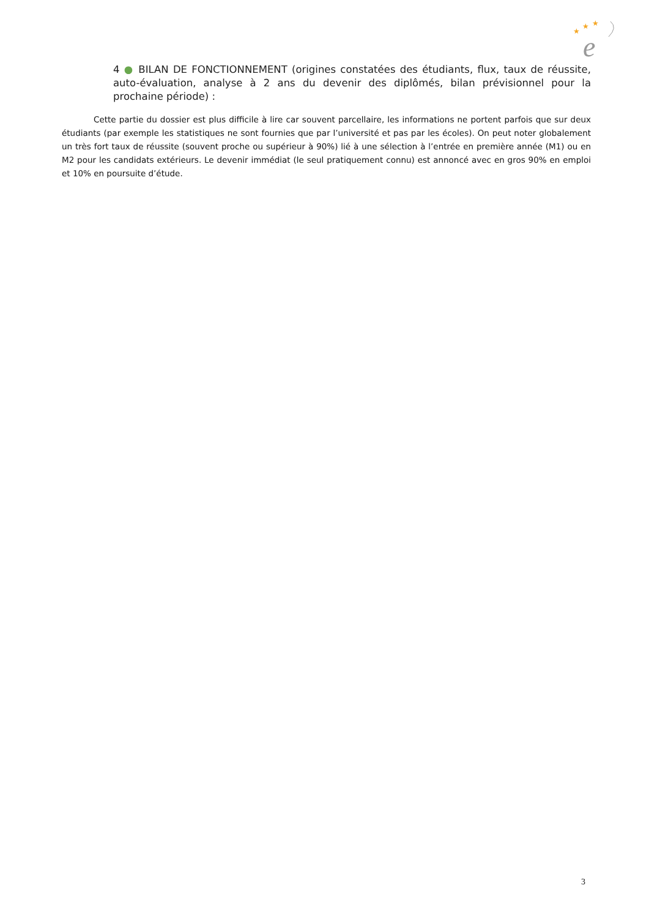★
★
★
e
4 ● BILAN DE FONCTIONNEMENT (origines constatées des étudiants, flux, taux de réussite, auto-évaluation, analyse à 2 ans du devenir des diplômés, bilan prévisionnel pour la prochaine période) :
Cette partie du dossier est plus difficile à lire car souvent parcellaire, les informations ne portent parfois que sur deux étudiants (par exemple les statistiques ne sont fournies que par l’université et pas par les écoles). On peut noter globalement un très fort taux de réussite (souvent proche ou supérieur à 90%) lié à une sélection à l’entrée en première année (M1) ou en M2 pour les candidats extérieurs. Le devenir immédiat (le seul pratiquement connu) est annoncé avec en gros 90% en emploi et 10% en poursuite d’étude.
3